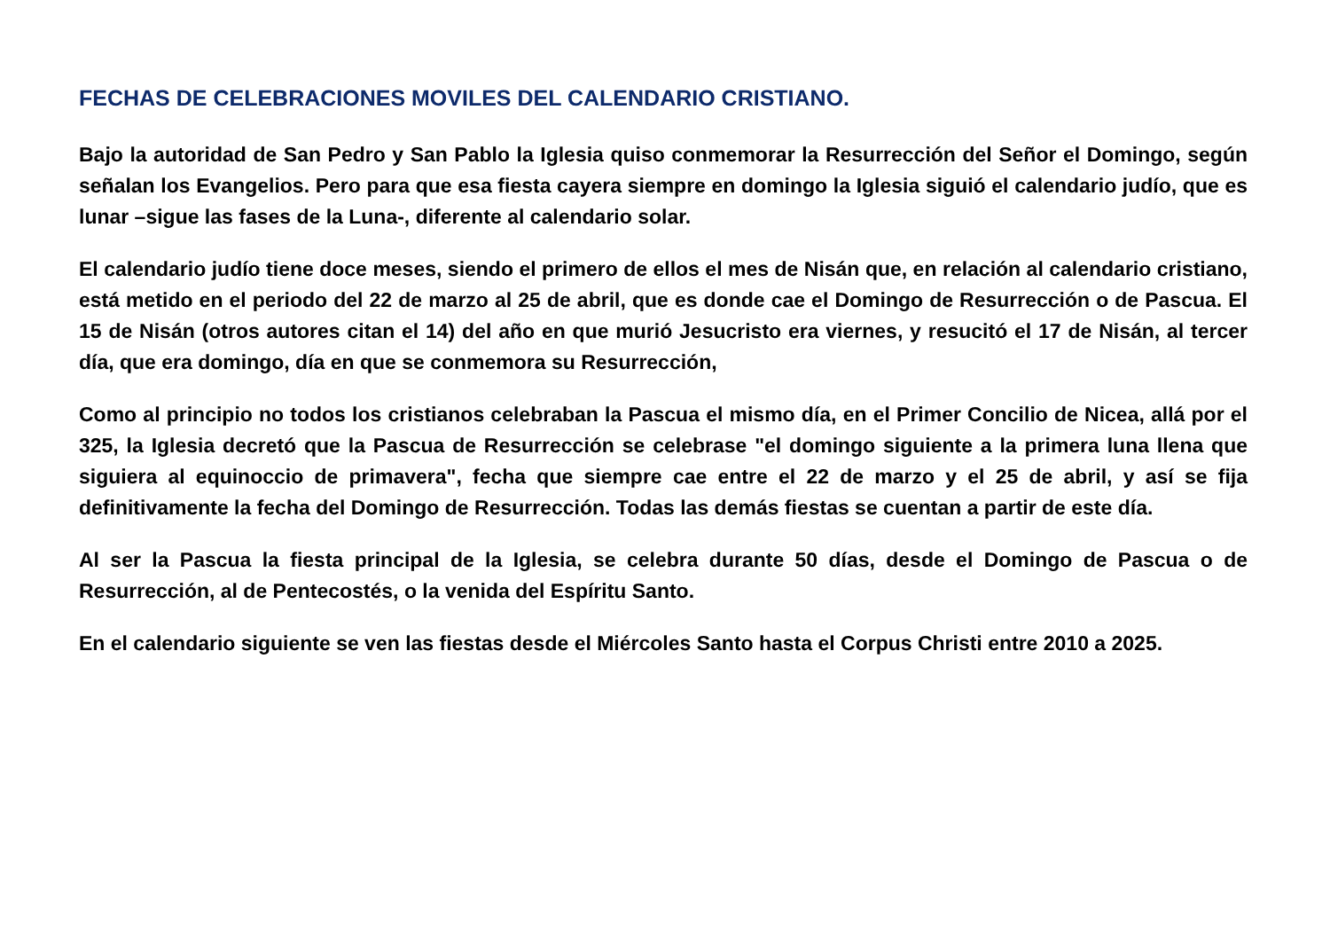FECHAS DE CELEBRACIONES MOVILES DEL CALENDARIO CRISTIANO.
Bajo la autoridad de San Pedro y San Pablo la Iglesia quiso conmemorar la Resurrección del Señor el Domingo, según señalan los Evangelios. Pero para que esa fiesta cayera siempre en domingo la Iglesia siguió el calendario judío, que es lunar –sigue las fases de la Luna-, diferente al calendario solar.
El calendario judío tiene doce meses, siendo el primero de ellos el mes de Nisán que, en relación al calendario cristiano, está metido en el periodo del 22 de marzo al 25 de abril, que es donde cae el Domingo de Resurrección o de Pascua. El 15 de Nisán (otros autores citan el 14) del año en que murió Jesucristo era viernes, y resucitó el 17 de Nisán, al tercer día, que era domingo, día en que se conmemora su Resurrección,
Como al principio no todos los cristianos celebraban la Pascua el mismo día, en el Primer Concilio de Nicea, allá por el 325, la Iglesia decretó que la Pascua de Resurrección se celebrase "el domingo siguiente a la primera luna llena que siguiera al equinoccio de primavera", fecha que siempre cae entre el 22 de marzo y el 25 de abril, y así se fija definitivamente la fecha del Domingo de Resurrección. Todas las demás fiestas se cuentan a partir de este día.
Al ser la Pascua la fiesta principal de la Iglesia, se celebra durante 50 días, desde el Domingo de Pascua o de Resurrección, al de Pentecostés, o la venida del Espíritu Santo.
En el calendario siguiente se ven las fiestas desde el Miércoles Santo hasta el Corpus Christi entre 2010 a 2025.